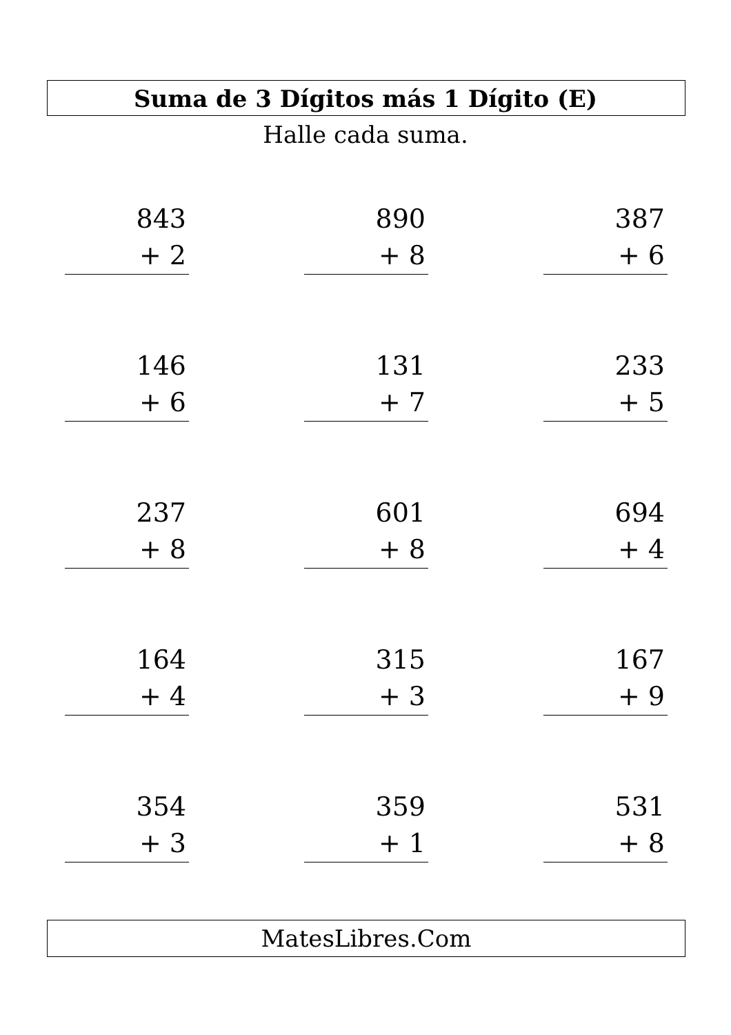Suma de 3 Dígitos más 1 Dígito (E)
Halle cada suma.
843
+ 2
890
+ 8
387
+ 6
146
+ 6
131
+ 7
233
+ 5
237
+ 8
601
+ 8
694
+ 4
164
+ 4
315
+ 3
167
+ 9
354
+ 3
359
+ 1
531
+ 8
MatesLibres.Com